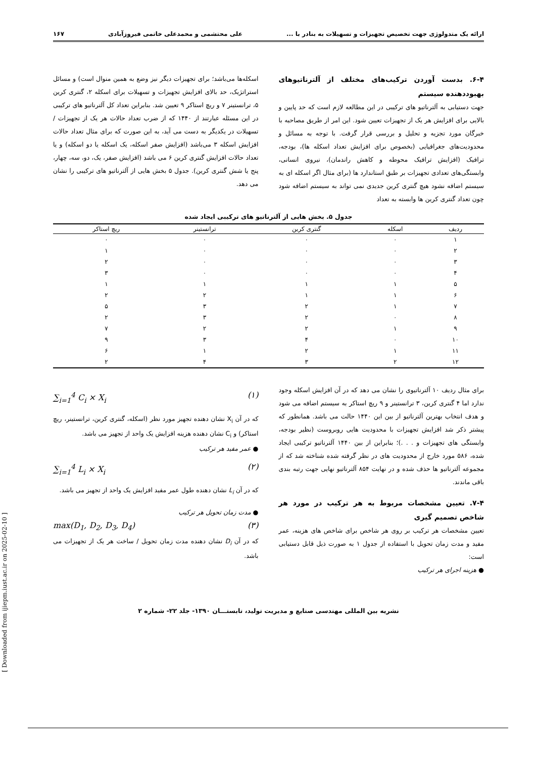ارائه یک متدولوژی جهت تخصیص تجهیزات و تسهیلات به بنادر با ... علی محتشمی و محمدعلی خاتمی فیروزآبادی ۱۶۷
۶-۴. بدست آوردن ترکیب‌های مختلف از آلترناتیوهای بهبوددهنده سیستم
جهت دستیابی به آلترناتیو های ترکیبی در این مطالعه لازم است که حد پایین و بالایی برای افزایش هر یک از تجهیزات تعیین شود. این امر از طریق مصاحبه با خبرگان مورد تجزیه و تحلیل و بررسی قرار گرفت. با توجه به مسائل و محدودیت‌های جغرافیایی (بخصوص برای افزایش تعداد اسکله ها)، بودجه، ترافیک (افزایش ترافیک محوطه و کاهش راندمان)، نیروی انسانی، وابستگی‌های تعدادی تجهیزات بر طبق استاندارد ها (برای مثال اگر اسکله ای به سیستم اضافه نشود هیچ گنتری کرین جدیدی نمی تواند به سیستم اضافه شود چون تعداد گنتری کرین ها وابسته به تعداد
اسکله‌ها می‌باشد؛ برای تجهیزات دیگر نیز وضع به همین منوال است) و مسائل استراتژیک، حد بالای افزایش تجهیزات و تسهیلات برای اسکله ۲، گنتری کرین ۵، ترانستینر ۷ و ریچ استاکر ۹ تعیین شد. بنابراین تعداد کل آلترناتیو های ترکیبی در این مسئله عبارتند از ۱۴۴۰ که از ضرب تعداد حالات هر یک از تجهیزات / تسهیلات در یکدیگر به دست می آید، به این صورت که برای مثال تعداد حالات افزایش اسکله ۳ می‌باشد (افزایش صفر اسکله، یک اسکله یا دو اسکله) و یا تعداد حالات افزایش گنتری کرین ۶ می باشد (افزایش صفر، یک، دو، سه، چهار، پنج یا شش گنتری کرین). جدول ۵ بخش هایی از آلترناتیو های ترکیبی را نشان می دهد.
جدول ۵. بخش هایی از آلترناتیو های ترکیبی ایجاد شده
| ردیف | اسکله | گنتری کرین | ترانستینر | ریچ استاکر |
| --- | --- | --- | --- | --- |
| ۱ | ۰ | ۰ | ۰ | ۰ |
| ۲ | ۰ | ۰ | ۰ | ۱ |
| ۳ | ۰ | ۰ | ۰ | ۲ |
| ۴ | ۰ | ۰ | ۰ | ۳ |
| ۵ | ۱ | ۱ | ۱ | ۱ |
| ۶ | ۱ | ۱ | ۲ | ۲ |
| ۷ | ۱ | ۲ | ۳ | ۵ |
| ۸ | ۰ | ۲ | ۳ | ۲ |
| ۹ | ۱ | ۲ | ۲ | ۷ |
| ۱۰ | ۰ | ۴ | ۳ | ۹ |
| ۱۱ | ۱ | ۲ | ۱ | ۶ |
| ۱۲ | ۲ | ۳ | ۴ | ۲ |
برای مثال ردیف ۱۰ آلترناتیوی را نشان می دهد که در آن افزایش اسکله وجود ندارد اما ۴ گنتری کرین، ۳ ترانستینر و ۹ ریچ استاکر به سیستم اضافه می شود و هدف انتخاب بهترین آلترناتیو از بین این ۱۴۴۰ حالت می باشد. همانطور که پیشتر ذکر شد افزایش تجهیزات با محدودیت هایی روبروست (نظیر بودجه، وابستگی های تجهیزات و . . .)؛ بنابراین از بین ۱۴۴۰ آلترناتیو ترکیبی ایجاد شده، ۵۸۶ مورد خارج از محدودیت های در نظر گرفته شده شناخته شد که از مجموعه آلترناتیو ها حذف شده و در نهایت ۸۵۴ آلترناتیو نهایی جهت رتبه بندی باقی ماندند.
۷-۴. تعیین مشخصات مربوط به هر ترکیب در مورد هر شاخص تصمیم گیری
تعیین مشخصات هر ترکیب بر روی هر شاخص برای شاخص های هزینه، عمر مفید و مدت زمان تحویل با استفاده از جدول ۱ به صورت ذیل قابل دستیابی است:
● هزینه اجرای هر ترکیب
∑<sub>i=1</sub><sup>4</sup> C<sub>i</sub> × X<sub>i</sub> (۱)
که در آن X<sub>i</sub> نشان دهنده تجهیز مورد نظر (اسکله، گنتری کرین، ترانستینر، ریچ استاکر) و C<sub>i</sub> نشان دهنده هزینه افزایش یک واحد از تجهیز می باشد.
● عمر مفید هر ترکیب
∑<sub>i=1</sub><sup>4</sup> L<sub>i</sub> × X<sub>i</sub> (۲)
که در آن L<sub>i</sub> نشان دهنده طول عمر مفید افزایش یک واحد از تجهیز می باشد.
● مدت زمان تحویل هر ترکیب
max(D<sub>1</sub>, D<sub>2</sub>, D<sub>3</sub>, D<sub>4</sub>) (۳)
که در آن D<sub>i</sub> نشان دهنده مدت زمان تحویل / ساخت هر یک از تجهیزات می باشد.
نشریه بین المللی مهندسی صنایع و مدیریت تولید، تابستـــان ۱۳۹۰- جلد ۲۲- شماره ۲
[ Downloaded from ijiepm.iust.ac.ir on 2025-02-10 ]